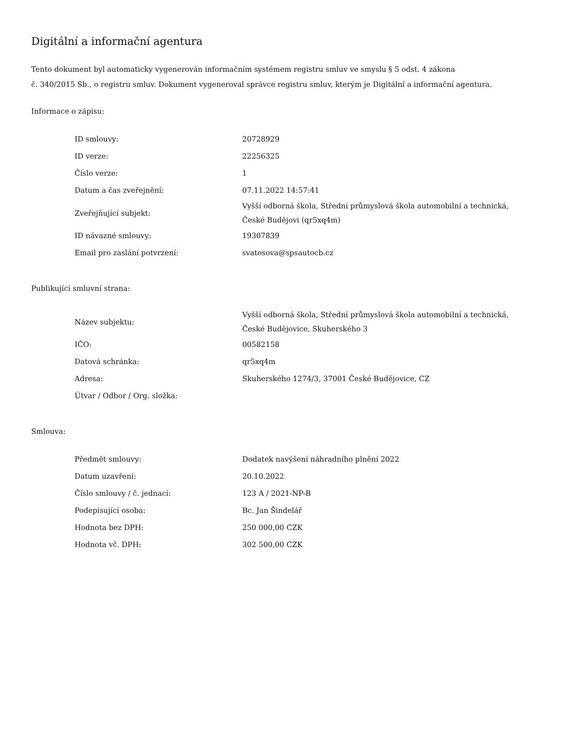Digitální a informační agentura
Tento dokument byl automaticky vygenerován informačním systémem registru smluv ve smyslu § 5 odst. 4 zákona
č. 340/2015 Sb., o registru smluv. Dokument vygeneroval správce registru smluv, kterým je Digitální a informační agentura.
Informace o zápisu:
| ID smlouvy: | 20728929 |
| ID verze: | 22256325 |
| Číslo verze: | 1 |
| Datum a čas zveřejnění: | 07.11.2022 14:57:41 |
| Zveřejňující subjekt: | Vyšší odborná škola, Střední průmyslová škola automobilní a technická, České Budějovi (qr5xq4m) |
| ID návazné smlouvy: | 19307839 |
| Email pro zaslání potvrzení: | svatosova@spsautocb.cz |
Publikující smluvní strana:
| Název subjektu: | Vyšší odborná škola, Střední průmyslová škola automobilní a technická, České Budějovice, Skuherského 3 |
| IČO: | 00582158 |
| Datová schránka: | qr5xq4m |
| Adresa: | Skuherského 1274/3, 37001 České Budějovice, CZ |
| Útvar / Odbor / Org. složka: | |
Smlouva:
| Předmět smlouvy: | Dodatek navýšení náhradního plnění 2022 |
| Datum uzavření: | 20.10.2022 |
| Číslo smlouvy / č. jednací: | 123 A / 2021-NP-B |
| Podepisující osoba: | Bc. Jan Šindelář |
| Hodnota bez DPH: | 250 000,00 CZK |
| Hodnota vč. DPH: | 302 500,00 CZK |